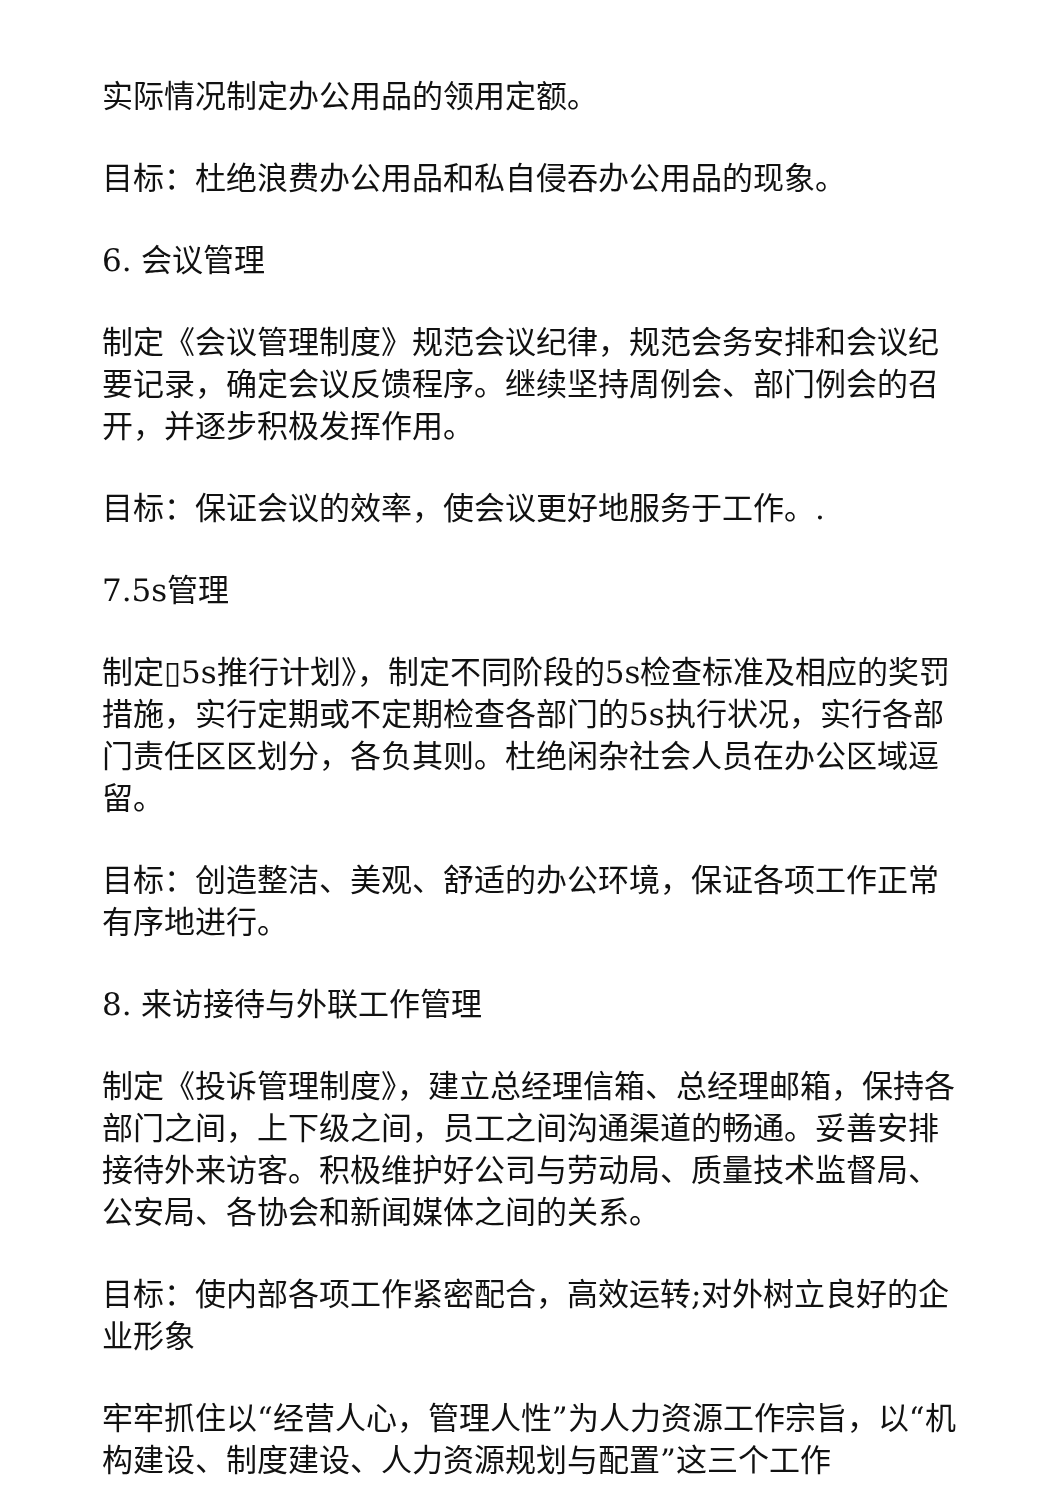实际情况制定办公用品的领用定额。
目标：杜绝浪费办公用品和私自侵吞办公用品的现象。
6. 会议管理
制定《会议管理制度》规范会议纪律，规范会务安排和会议纪要记录，确定会议反馈程序。继续坚持周例会、部门例会的召开，并逐步积极发挥作用。
目标：保证会议的效率，使会议更好地服务于工作。.
7.5s管理
制定▯5s推行计划》，制定不同阶段的5s检查标准及相应的奖罚措施，实行定期或不定期检查各部门的5s执行状况，实行各部门责任区区划分，各负其则。杜绝闲杂社会人员在办公区域逗留。
目标：创造整洁、美观、舒适的办公环境，保证各项工作正常有序地进行。
8. 来访接待与外联工作管理
制定《投诉管理制度》，建立总经理信箱、总经理邮箱，保持各部门之间，上下级之间，员工之间沟通渠道的畅通。妥善安排接待外来访客。积极维护好公司与劳动局、质量技术监督局、公安局、各协会和新闻媒体之间的关系。
目标：使内部各项工作紧密配合，高效运转;对外树立良好的企业形象
牢牢抓住以“经营人心，管理人性”为人力资源工作宗旨，以“机构建设、制度建设、人力资源规划与配置”这三个工作